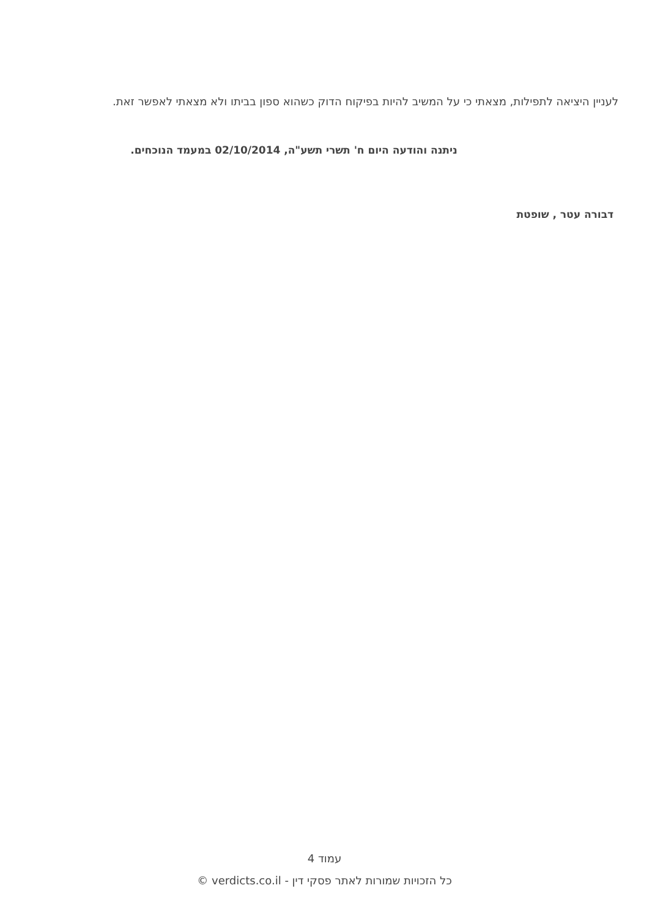לעניין היציאה לתפילות, מצאתי כי על המשיב להיות בפיקוח הדוק כשהוא ספון בביתו ולא מצאתי לאפשר זאת.
ניתנה והודעה היום ח' תשרי תשע"ה, 02/10/2014 במעמד הנוכחים.
דבורה עטר , שופטת
עמוד 4
כל הזכויות שמורות לאתר פסקי דין - verdicts.co.il ©